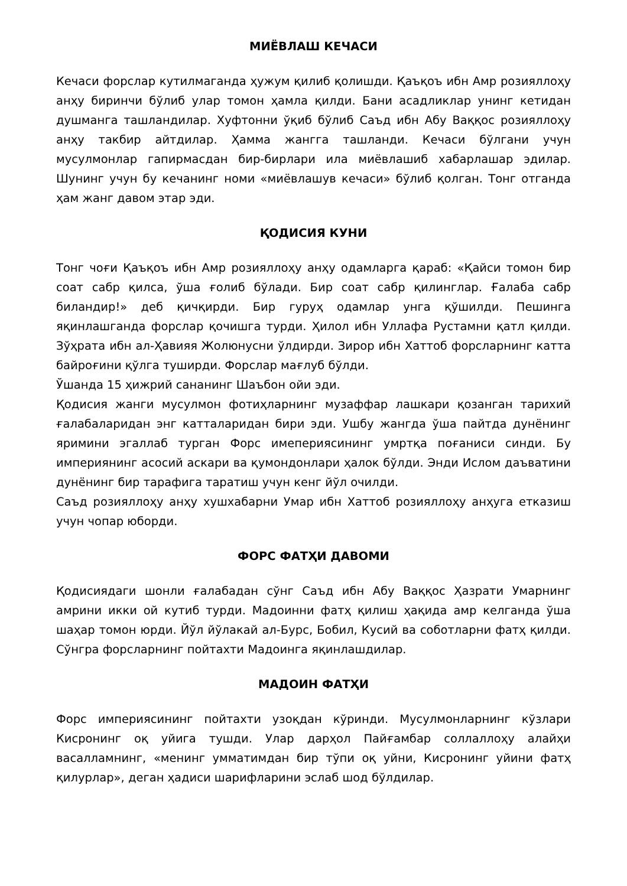МИЁВЛАШ КЕЧАСИ
Кечаси форслар кутилмаганда ҳужум қилиб қолишди. Қаъқоъ ибн Амр розияллоҳу анҳу биринчи бўлиб улар томон ҳамла қилди. Бани асадликлар унинг кетидан душманга ташландилар. Хуфтонни ўқиб бўлиб Саъд ибн Абу Ваққос розияллоҳу анҳу такбир айтдилар. Ҳамма жангга ташланди. Кечаси бўлгани учун мусулмонлар гапирмасдан бир-бирлари ила миёвлашиб хабарлашар эдилар. Шунинг учун бу кечанинг номи «миёвлашув кечаси» бўлиб қолган. Тонг отганда ҳам жанг давом этар эди.
ҚОДИСИЯ КУНИ
Тонг чоғи Қаъқоъ ибн Амр розияллоҳу анҳу одамларга қараб: «Қайси томон бир соат сабр қилса, ўша ғолиб бўлади. Бир соат сабр қилинглар. Ғалаба сабр биландир!» деб қичқирди. Бир гуруҳ одамлар унга қўшилди. Пешинга яқинлашганда форслар қочишга турди. Ҳилол ибн Уллафа Рустамни қатл қилди. Зўҳрата ибн ал-Ҳавияя Жолюнусни ўлдирди. Зирор ибн Хаттоб форсларнинг катта байроғини қўлга туширди. Форслар мағлуб бўлди.
Ўшанда 15 ҳижрий сананинг Шаъбон ойи эди.
Қодисия жанги мусулмон фотиҳларнинг музаффар лашкари қозанган тарихий ғалабаларидан энг катталаридан бири эди. Ушбу жангда ўша пайтда дунёнинг яримини эгаллаб турган Форс имепериясининг умртқа поғаниси синди. Бу империянинг асосий аскари ва қумондонлари ҳалок бўлди. Энди Ислом даъватини дунёнинг бир тарафига таратиш учун кенг йўл очилди.
Саъд розияллоҳу анҳу хушхабарни Умар ибн Хаттоб розияллоҳу анҳуга етказиш учун чопар юборди.
ФОРС ФАТҲИ ДАВОМИ
Қодисиядаги шонли ғалабадан сўнг Саъд ибн Абу Ваққос Ҳазрати Умарнинг амрини икки ой кутиб турди. Мадоинни фатҳ қилиш ҳақида амр келганда ўша шаҳар томон юрди. Йўл йўлакай ал-Бурс, Бобил, Кусий ва соботларни фатҳ қилди. Сўнгра форсларнинг пойтахти Мадоинга яқинлашдилар.
МАДОИН ФАТҲИ
Форс империясининг пойтахти узоқдан кўринди. Мусулмонларнинг кўзлари Кисронинг оқ уйига тушди. Улар дарҳол Пайғамбар соллаллоҳу алайҳи васалламнинг, «менинг умматимдан бир тўпи оқ уйни, Кисронинг уйини фатҳ қилурлар», деган ҳадиси шарифларини эслаб шод бўлдилар.